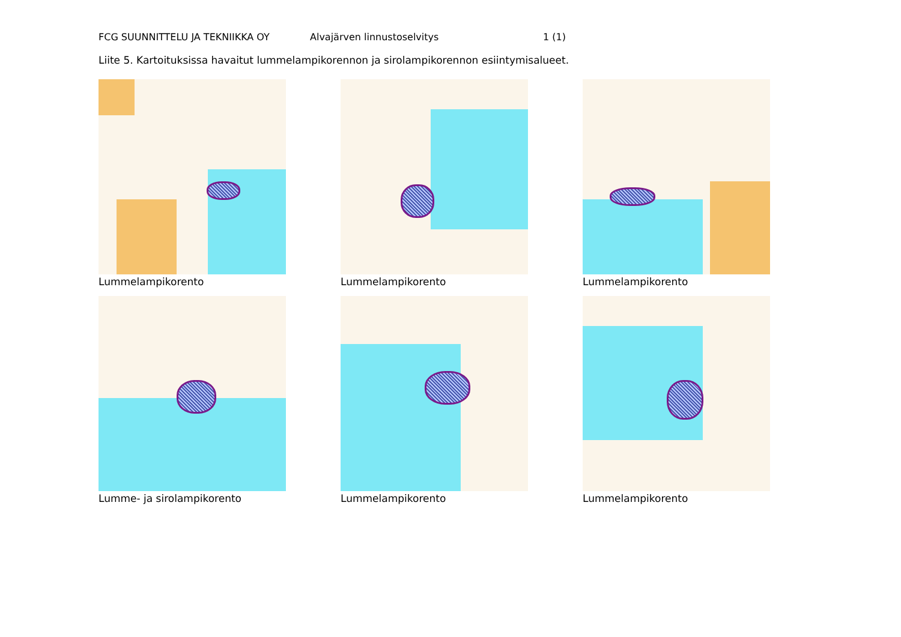FCG SUUNNITTELU JA TEKNIIKKA OY Alvajärven linnustoselvitys 1 (1)
Liite 5. Kartoituksissa havaitut lummelampikorennon ja sirolampikorennon esiintymisalueet.
Lummelampikorento
Lummelampikorento
Lummelampikorento
Lumme- ja sirolampikorento
Lummelampikorento
Lummelampikorento